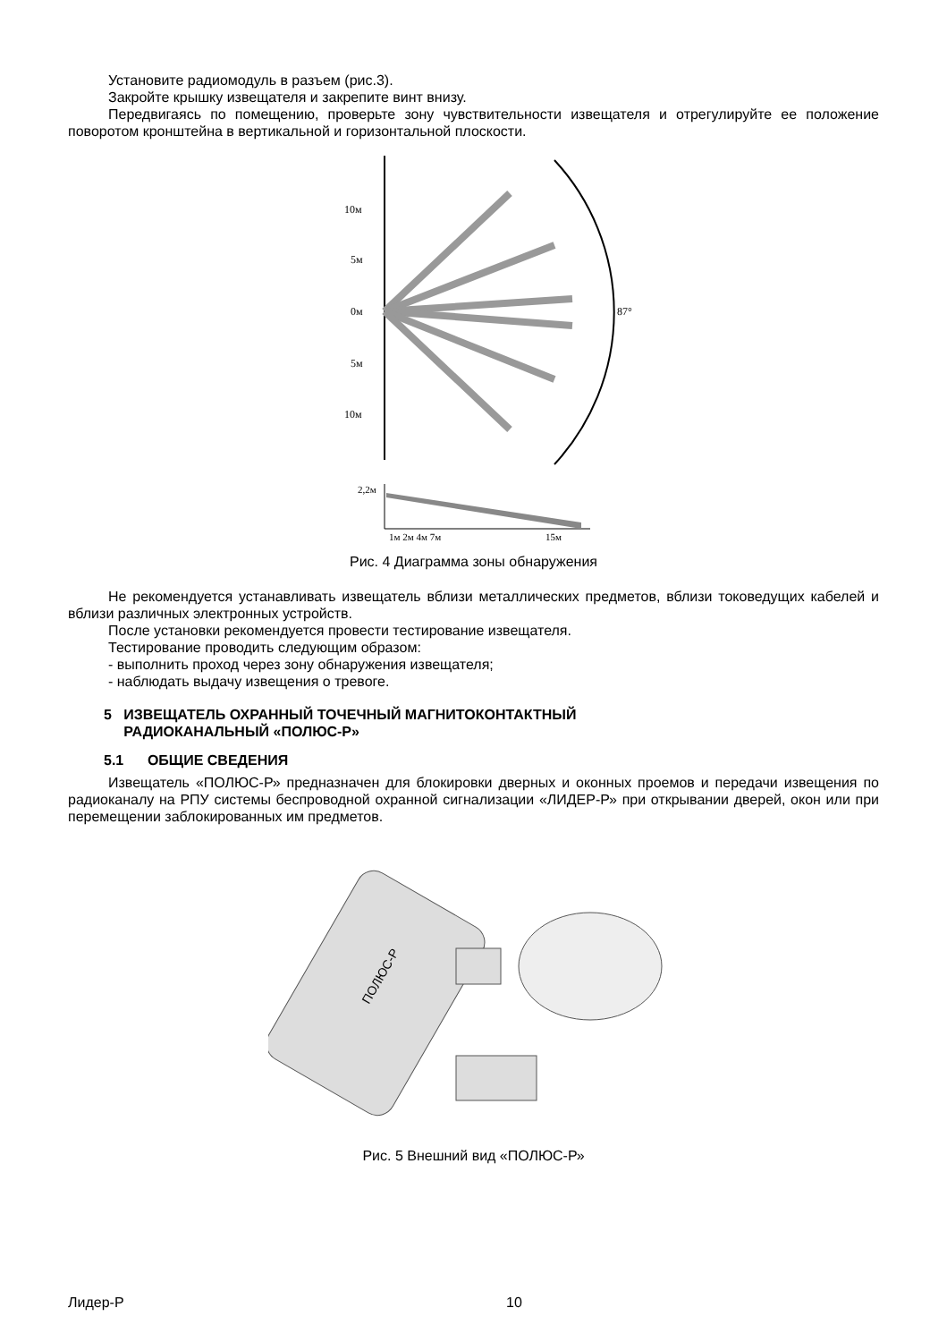Установите радиомодуль в разъем (рис.3).
Закройте крышку извещателя и закрепите винт внизу.
Передвигаясь по помещению, проверьте зону чувствительности извещателя и отрегулируйте ее положение поворотом кронштейна в вертикальной и горизонтальной плоскости.
10м
5м
0м
5м
10м
87°
2,2м
1м 2м 4м 7м
15м
Рис. 4 Диаграмма зоны обнаружения
Не рекомендуется устанавливать извещатель вблизи металлических предметов, вблизи токоведущих кабелей и вблизи различных электронных устройств.
После установки рекомендуется провести тестирование извещателя.
Тестирование проводить следующим образом:
- выполнить проход через зону обнаружения извещателя;
- наблюдать выдачу извещения о тревоге.
5 ИЗВЕЩАТЕЛЬ ОХРАННЫЙ ТОЧЕЧНЫЙ МАГНИТОКОНТАКТНЫЙ
РАДИОКАНАЛЬНЫЙ «ПОЛЮС-Р»
5.1 ОБЩИЕ СВЕДЕНИЯ
Извещатель «ПОЛЮС-Р» предназначен для блокировки дверных и оконных проемов и передачи извещения по радиоканалу на РПУ системы беспроводной охранной сигнализации «ЛИДЕР-Р» при открывании дверей, окон или при перемещении заблокированных им предметов.
ПОЛЮС-Р
Рис. 5 Внешний вид «ПОЛЮС-Р»
Лидер-Р 10